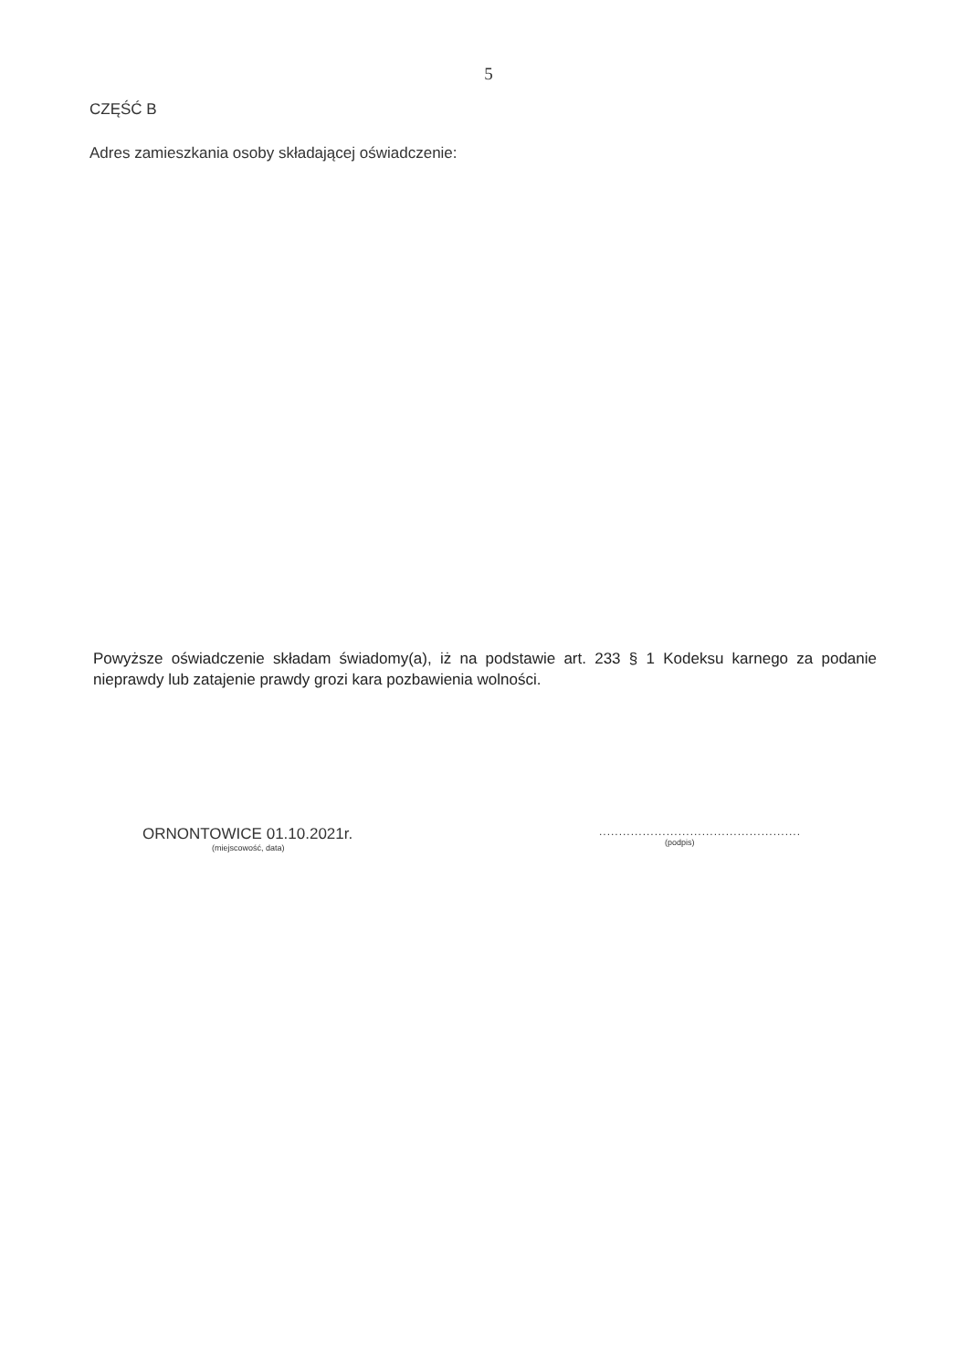5
CZĘŚĆ B
Adres zamieszkania osoby składającej oświadczenie:
Powyższe oświadczenie składam świadomy(a), iż na podstawie art. 233 § 1 Kodeksu karnego za podanie nieprawdy lub zatajenie prawdy grozi kara pozbawienia wolności.
ORNONTOWICE 01.10.2021r.
(miejscowość, data)
...................................................
(podpis)